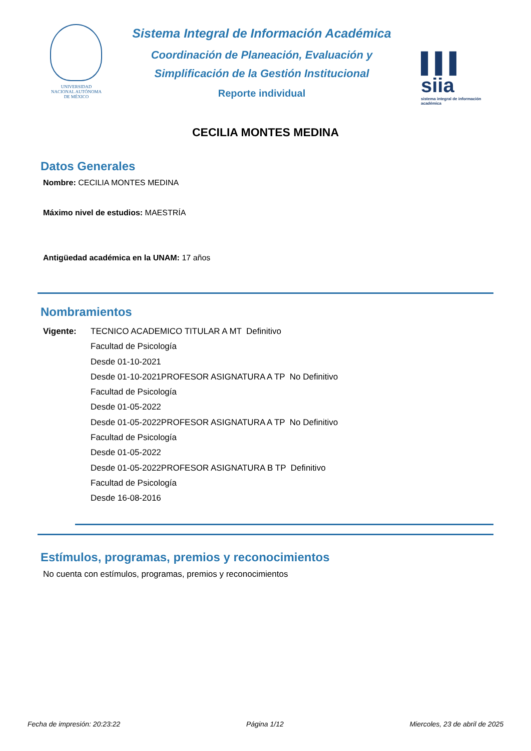UNIVERSIDAD NACIONAL AUTÓNOMA DE MÉXICO
Sistema Integral de Información Académica
Coordinación de Planeación, Evaluación y
Simplificación de la Gestión Institucional
Reporte individual
▌▌▌ siia
sistema integral de información académica
CECILIA MONTES MEDINA
Datos Generales
Nombre: CECILIA MONTES MEDINA
Máximo nivel de estudios: MAESTRÍA
Antigüedad académica en la UNAM: 17 años
Nombramientos
Vigente: TECNICO ACADEMICO TITULAR A MT Definitivo
Facultad de Psicología
Desde 01-10-2021
Desde 01-10-2021PROFESOR ASIGNATURA A TP No Definitivo
Facultad de Psicología
Desde 01-05-2022
Desde 01-05-2022PROFESOR ASIGNATURA A TP No Definitivo
Facultad de Psicología
Desde 01-05-2022
Desde 01-05-2022PROFESOR ASIGNATURA B TP Definitivo
Facultad de Psicología
Desde 16-08-2016
Estímulos, programas, premios y reconocimientos
No cuenta con estímulos, programas, premios y reconocimientos
Fecha de impresión: 20:23:22 Página 1/12 Miercoles, 23 de abril de 2025